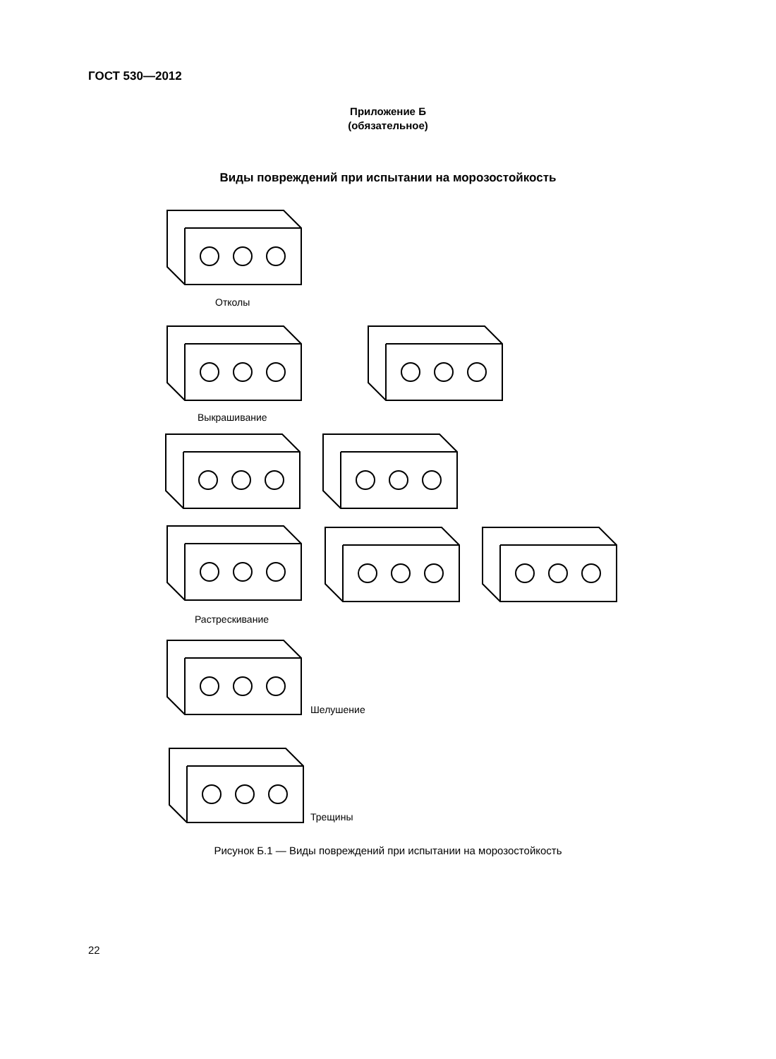ГОСТ 530—2012
Приложение Б
(обязательное)
Виды повреждений при испытании на морозостойкость
Отколы
Выкрашивание
Растрескивание
Шелушение
Трещины
Рисунок Б.1 — Виды повреждений при испытании на морозостойкость
22